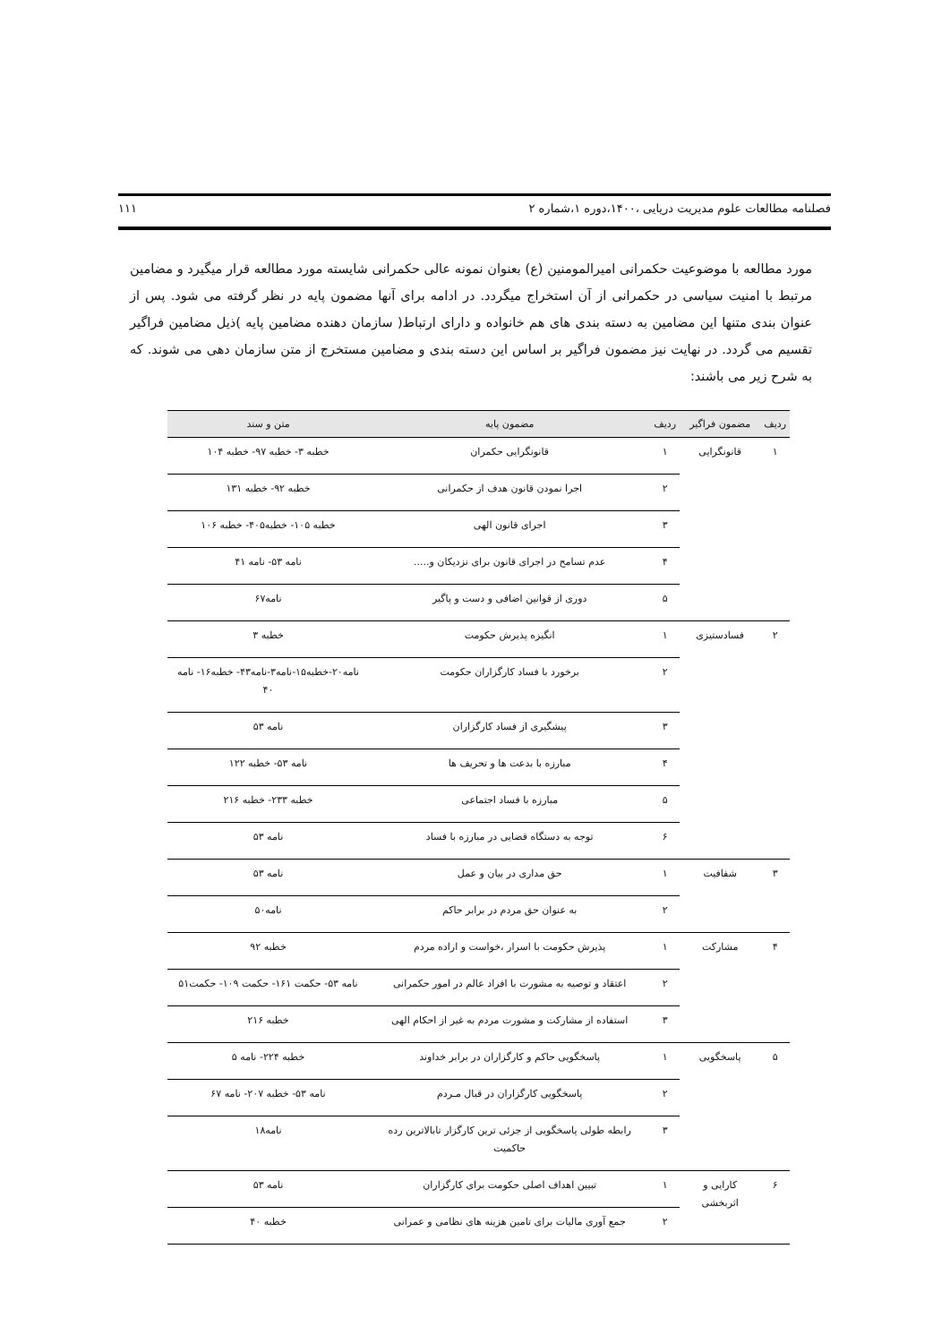فصلنامه مطالعات علوم مدیریت دریایی ،۱۴۰۰،دوره ۱،شماره ۲ ۱۱۱
مورد مطالعه با موضوعیت حکمرانی امیرالمومنین (ع) بعنوان نمونه عالی حکمرانی شایسته مورد مطالعه قرار میگیرد و مضامین مرتبط با امنیت سیاسی در حکمرانی از آن استخراج میگردد. در ادامه برای آنها مضمون پایه در نظر گرفته می شود. پس از عنوان بندی متنها این مضامین به دسته بندی های هم خانواده و دارای ارتباط( سازمان دهنده مضامین پایه )ذیل مضامین فراگیر تقسیم می گردد. در نهایت نیز مضمون فراگیر بر اساس این دسته بندی و مضامین مستخرج از متن سازمان دهی می شوند. که به شرح زیر می باشند:
| ردیف | مضمون فراگیر | ردیف | مضمون پایه | متن و سند |
| --- | --- | --- | --- | --- |
| ۱ | قانونگرایی | ۱ | قانونگرایی حکمران | خطبه ۳- خطبه ۹۷- خطبه ۱۰۴ |
| | | ۲ | اجرا نمودن قانون هدف از حکمرانی | خطبه ۹۲- خطبه ۱۳۱ |
| | | ۳ | اجرای قانون الهی | خطبه ۱۰۵- خطبه۴۰۵- خطبه ۱۰۶ |
| | | ۴ | عدم تسامح در اجرای قانون برای نزدیکان و..... | نامه ۵۳- نامه ۴۱ |
| | | ۵ | دوری از قوانین اضافی و دست و پاگیر | نامه۶۷ |
| ۲ | فسادستیزی | ۱ | انگیزه پذیرش حکومت | خطبه ۳ |
| | | ۲ | برخورد با فساد کارگزاران حکومت | نامه۲۰-خطبه۱۵-نامه۳-نامه۴۳- خطبه۱۶- نامه ۴۰ |
| | | ۳ | پیشگیری از فساد کارگزاران | نامه ۵۳ |
| | | ۴ | مبارزه با بدعت ها و تحریف ها | نامه ۵۳- خطبه ۱۲۲ |
| | | ۵ | مبارزه با فساد اجتماعی | خطبه ۲۳۳- خطبه ۲۱۶ |
| | | ۶ | توجه به دستگاه قضایی در مبارزه با فساد | نامه ۵۳ |
| ۳ | شفافیت | ۱ | حق مداری در بیان و عمل | نامه ۵۳ |
| | | ۲ | به عنوان حق مردم در برابر حاکم | نامه۵۰ |
| ۴ | مشارکت | ۱ | پذیرش حکومت با اسرار ،خواست و اراده مردم | خطبه ۹۲ |
| | | ۲ | اعتقاد و توصیه به مشورت با افراد عالم در امور حکمرانی | نامه ۵۳- حکمت ۱۶۱- حکمت ۱۰۹- حکمت۵۱ |
| | | ۳ | استفاده از مشارکت و مشورت مردم به غیر از احکام الهی | خطبه ۲۱۶ |
| ۵ | پاسخگویی | ۱ | پاسخگویی حاکم و کارگزاران در برابر خداوند | خطبه ۲۲۴- نامه ۵ |
| | | ۲ | پاسخگویی کارگزاران در قبال مـردم | نامه ۵۳- خطبه ۲۰۷- نامه ۶۷ |
| | | ۳ | رابطه طولی پاسخگویی از جزئی ترین کارگزار تابالاترین رده حاکمیت | نامه۱۸ |
| ۶ | کارایی و اثربخشی | ۱ | تبیین اهداف اصلی حکومت برای کارگزاران | نامه ۵۳ |
| | | ۲ | جمع آوری مالیات برای تامین هزینه های نظامی و عمرانی | خطبه ۴۰ |